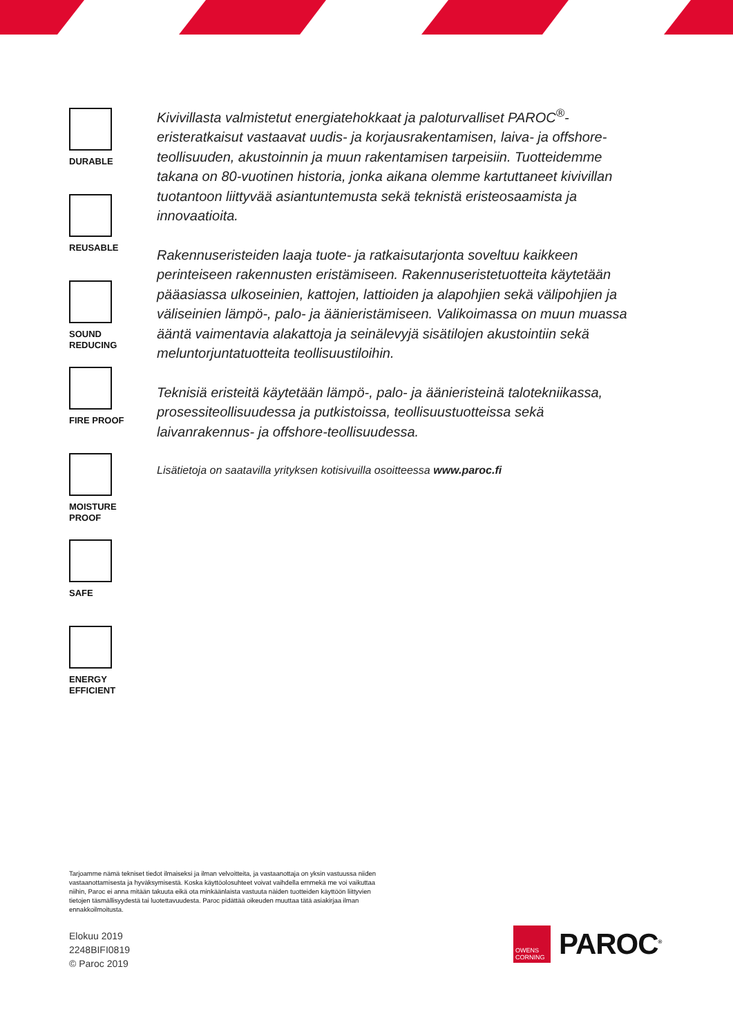DURABLE
REUSABLE
SOUND
REDUCING
FIRE PROOF
MOISTURE
PROOF
SAFE
ENERGY
EFFICIENT
Kivivillasta valmistetut energiatehokkaat ja paloturvalliset PAROC<sup>®</sup>-eristeratkaisut vastaavat uudis- ja korjausrakentamisen, laiva- ja offshore-teollisuuden, akustoinnin ja muun rakentamisen tarpeisiin. Tuotteidemme takana on 80-vuotinen historia, jonka aikana olemme kartuttaneet kivivillan tuotantoon liittyvää asiantuntemusta sekä teknistä eristeosaamista ja innovaatioita.
Rakennuseristeiden laaja tuote- ja ratkaisutarjonta soveltuu kaikkeen perinteiseen rakennusten eristämiseen. Rakennuseristetuotteita käytetään pääasiassa ulkoseinien, kattojen, lattioiden ja alapohjien sekä välipohjien ja väliseinien lämpö-, palo- ja äänieristämiseen. Valikoimassa on muun muassa ääntä vaimentavia alakattoja ja seinälevyjä sisätilojen akustointiin sekä meluntorjuntatuotteita teollisuustiloihin.
Teknisiä eristeitä käytetään lämpö-, palo- ja äänieristeinä talotekniikassa, prosessiteollisuudessa ja putkistoissa, teollisuustuotteissa sekä laivanrakennus- ja offshore-teollisuudessa.
Lisätietoja on saatavilla yrityksen kotisivuilla osoitteessa www.paroc.fi
Tarjoamme nämä tekniset tiedot ilmaiseksi ja ilman velvoitteita, ja vastaanottaja on yksin vastuussa niiden vastaanottamisesta ja hyväksymisestä. Koska käyttöolosuhteet voivat vaihdella emmekä me voi vaikuttaa niihin, Paroc ei anna mitään takuuta eikä ota minkäänlaista vastuuta näiden tuotteiden käyttöön liittyvien tietojen täsmällisyydestä tai luotettavuudesta. Paroc pidättää oikeuden muuttaa tätä asiakirjaa ilman ennakkoilmoitusta.
Elokuu 2019
2248BIFI0819
© Paroc 2019
OWENS CORNING
PAROC<sup>®</sup>